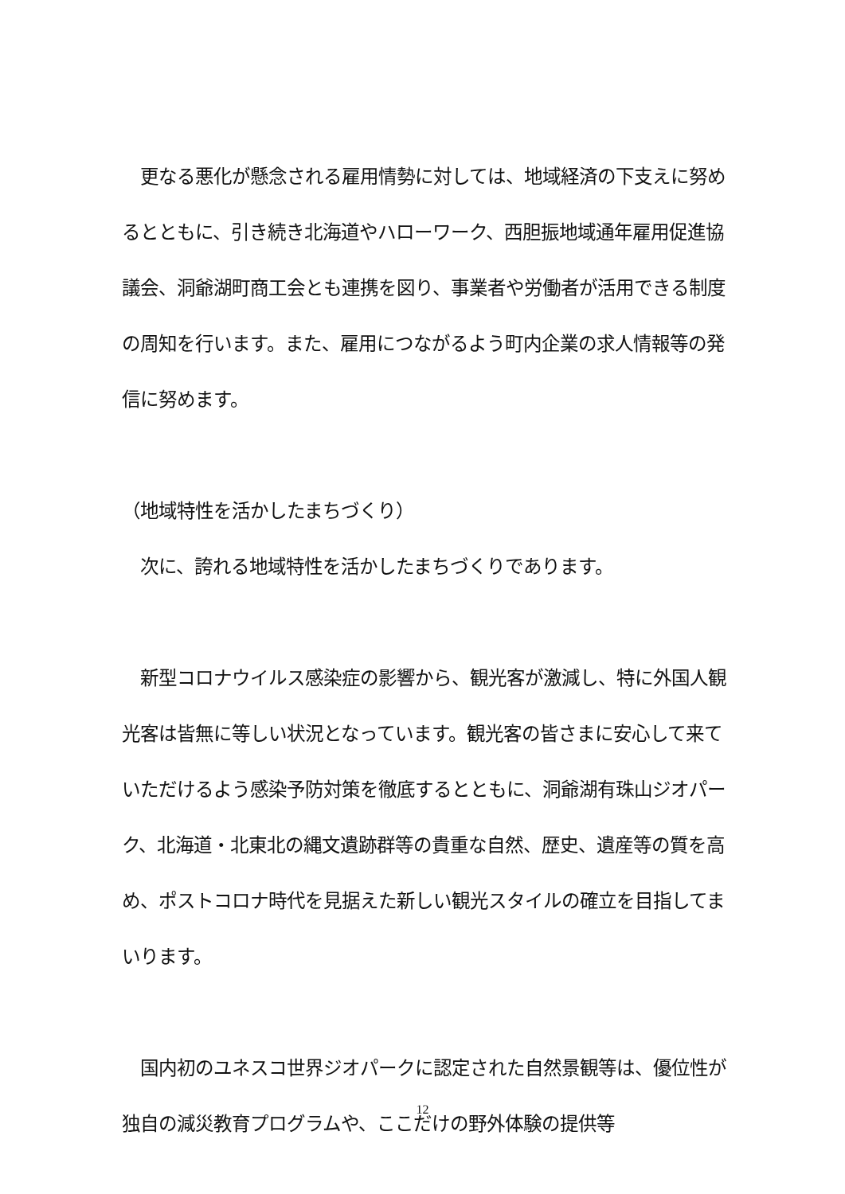更なる悪化が懸念される雇用情勢に対しては、地域経済の下支えに努めるとともに、引き続き北海道やハローワーク、西胆振地域通年雇用促進協議会、洞爺湖町商工会とも連携を図り、事業者や労働者が活用できる制度の周知を行います。また、雇用につながるよう町内企業の求人情報等の発信に努めます。
（地域特性を活かしたまちづくり）
　次に、誇れる地域特性を活かしたまちづくりであります。
　新型コロナウイルス感染症の影響から、観光客が激減し、特に外国人観光客は皆無に等しい状況となっています。観光客の皆さまに安心して来ていただけるよう感染予防対策を徹底するとともに、洞爺湖有珠山ジオパーク、北海道・北東北の縄文遺跡群等の貴重な自然、歴史、遺産等の質を高め、ポストコロナ時代を見据えた新しい観光スタイルの確立を目指してまいります。
　国内初のユネスコ世界ジオパークに認定された自然景観等は、優位性が独自の減災教育プログラムや、ここだけの野外体験の提供等
12